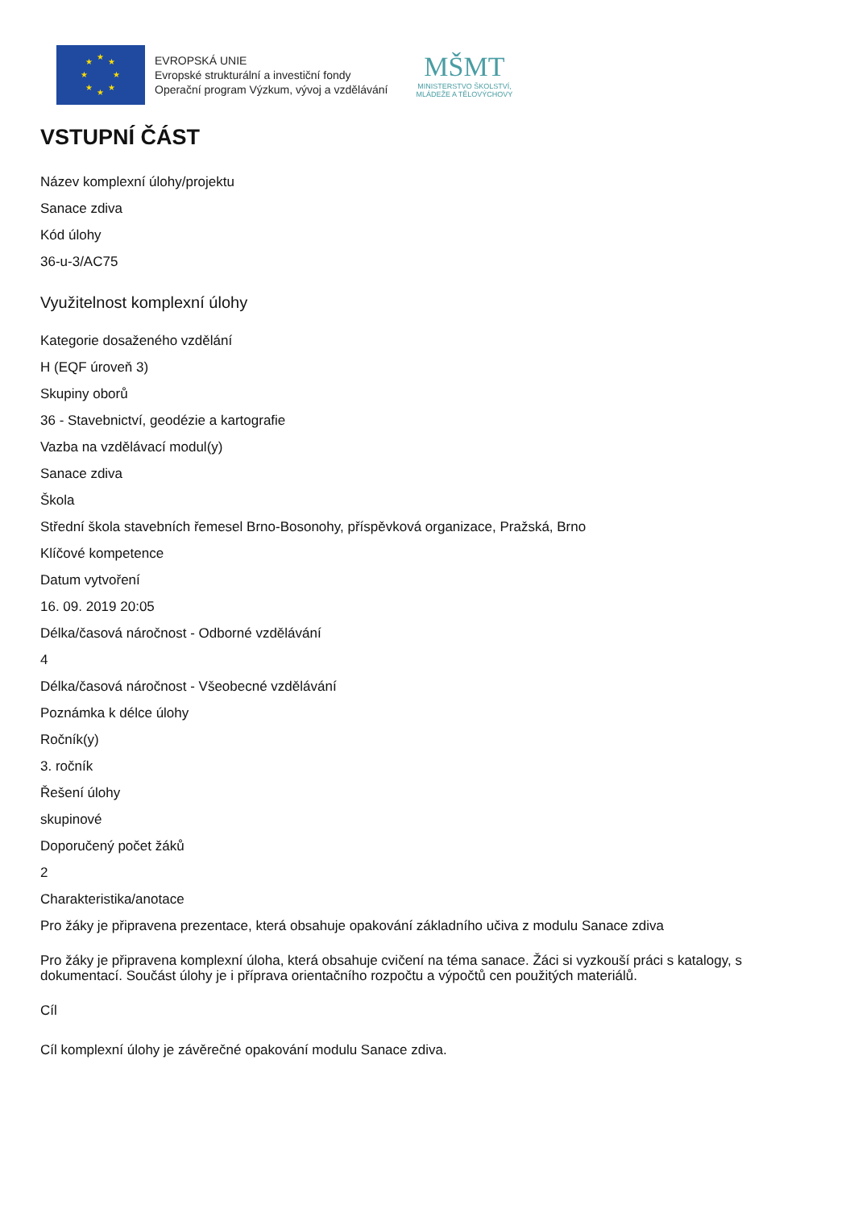★
★
★
★
★
★
★
★
EVROPSKÁ UNIE
Evropské strukturální a investiční fondy
Operační program Výzkum, vývoj a vzdělávání
MŠMT
MINISTERSTVO ŠKOLSTVÍ,
MLÁDEŽE A TĚLOVÝCHOVY
VSTUPNÍ ČÁST
Název komplexní úlohy/projektu
Sanace zdiva
Kód úlohy
36-u-3/AC75
Využitelnost komplexní úlohy
Kategorie dosaženého vzdělání
H (EQF úroveň 3)
Skupiny oborů
36 - Stavebnictví, geodézie a kartografie
Vazba na vzdělávací modul(y)
Sanace zdiva
Škola
Střední škola stavebních řemesel Brno-Bosonohy, příspěvková organizace, Pražská, Brno
Klíčové kompetence
Datum vytvoření
16. 09. 2019 20:05
Délka/časová náročnost - Odborné vzdělávání
4
Délka/časová náročnost - Všeobecné vzdělávání
Poznámka k délce úlohy
Ročník(y)
3. ročník
Řešení úlohy
skupinové
Doporučený počet žáků
2
Charakteristika/anotace
Pro žáky je připravena prezentace, která obsahuje opakování základního učiva z modulu Sanace zdiva
Pro žáky je připravena komplexní úloha, která obsahuje cvičení na téma sanace. Žáci si vyzkouší práci s katalogy, s dokumentací. Součást úlohy je i příprava orientačního rozpočtu a výpočtů cen použitých materiálů.
Cíl
Cíl komplexní úlohy je závěrečné opakování modulu Sanace zdiva.